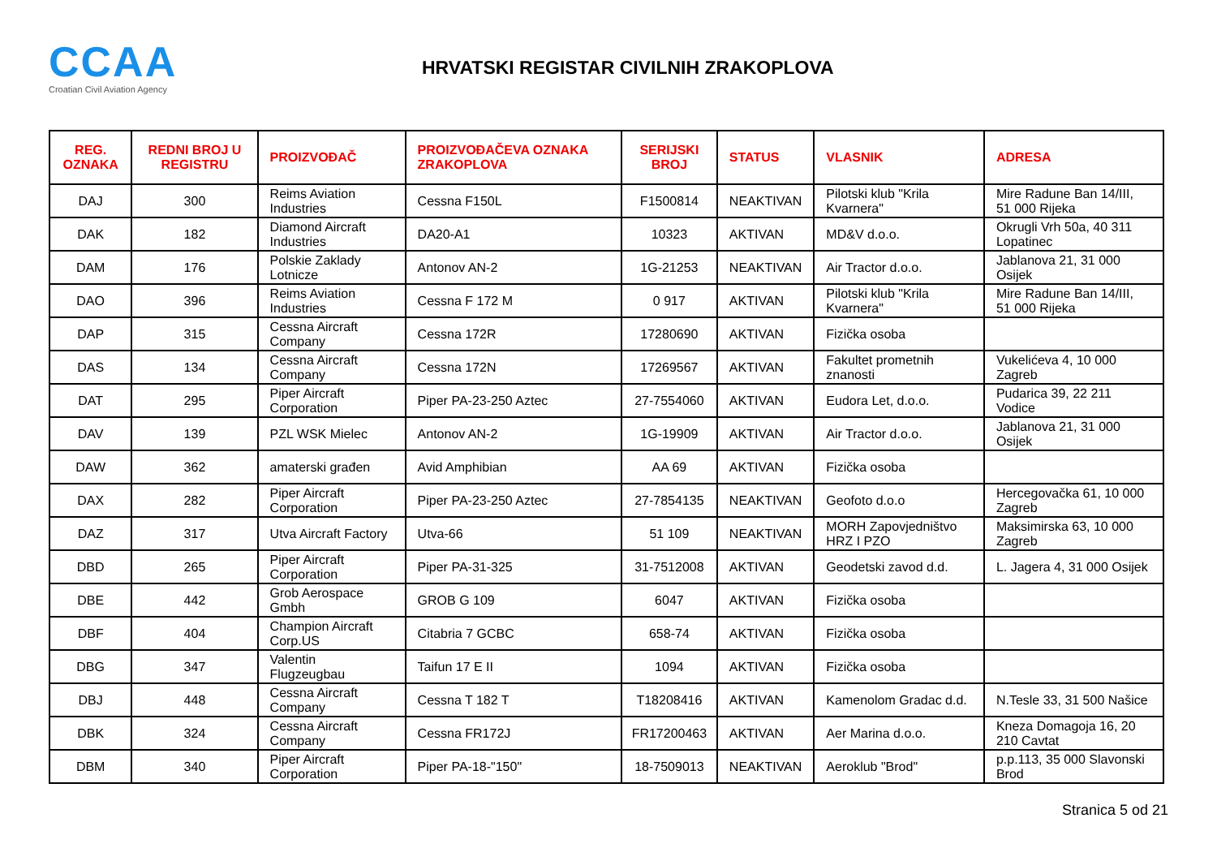CCAA
Croatian Civil Aviation Agency
HRVATSKI REGISTAR CIVILNIH ZRAKOPLOVA
| REG. OZNAKA | REDNI BROJ U REGISTRU | PROIZVOĐAČ | PROIZVOĐAČEVA OZNAKA ZRAKOPLOVA | SERIJSKI BROJ | STATUS | VLASNIK | ADRESA |
| --- | --- | --- | --- | --- | --- | --- | --- |
| DAJ | 300 | Reims Aviation Industries | Cessna F150L | F1500814 | NEAKTIVAN | Pilotski klub "Krila Kvarnera" | Mire Radune Ban 14/III, 51 000 Rijeka |
| DAK | 182 | Diamond Aircraft Industries | DA20-A1 | 10323 | AKTIVAN | MD&V d.o.o. | Okrugli Vrh 50a, 40 311 Lopatinec |
| DAM | 176 | Polskie Zaklady Lotnicze | Antonov AN-2 | 1G-21253 | NEAKTIVAN | Air Tractor d.o.o. | Jablanova 21, 31 000 Osijek |
| DAO | 396 | Reims Aviation Industries | Cessna F 172 M | 0 917 | AKTIVAN | Pilotski klub "Krila Kvarnera" | Mire Radune Ban 14/III, 51 000 Rijeka |
| DAP | 315 | Cessna Aircraft Company | Cessna 172R | 17280690 | AKTIVAN | Fizička osoba | |
| DAS | 134 | Cessna Aircraft Company | Cessna 172N | 17269567 | AKTIVAN | Fakultet prometnih znanosti | Vukelićeva 4, 10 000 Zagreb |
| DAT | 295 | Piper Aircraft Corporation | Piper PA-23-250 Aztec | 27-7554060 | AKTIVAN | Eudora Let, d.o.o. | Pudarica 39, 22 211 Vodice |
| DAV | 139 | PZL WSK Mielec | Antonov AN-2 | 1G-19909 | AKTIVAN | Air Tractor d.o.o. | Jablanova 21, 31 000 Osijek |
| DAW | 362 | amaterski građen | Avid Amphibian | AA 69 | AKTIVAN | Fizička osoba | |
| DAX | 282 | Piper Aircraft Corporation | Piper PA-23-250 Aztec | 27-7854135 | NEAKTIVAN | Geofoto d.o.o | Hercegovačka 61, 10 000 Zagreb |
| DAZ | 317 | Utva Aircraft Factory | Utva-66 | 51 109 | NEAKTIVAN | MORH Zapovjedništvo HRZ I PZO | Maksimirska 63, 10 000 Zagreb |
| DBD | 265 | Piper Aircraft Corporation | Piper PA-31-325 | 31-7512008 | AKTIVAN | Geodetski zavod d.d. | L. Jagera 4, 31 000 Osijek |
| DBE | 442 | Grob Aerospace Gmbh | GROB G 109 | 6047 | AKTIVAN | Fizička osoba | |
| DBF | 404 | Champion Aircraft Corp.US | Citabria 7 GCBC | 658-74 | AKTIVAN | Fizička osoba | |
| DBG | 347 | Valentin Flugzeugbau | Taifun 17 E II | 1094 | AKTIVAN | Fizička osoba | |
| DBJ | 448 | Cessna Aircraft Company | Cessna T 182 T | T18208416 | AKTIVAN | Kamenolom Gradac d.d. | N.Tesle 33, 31 500 Našice |
| DBK | 324 | Cessna Aircraft Company | Cessna FR172J | FR17200463 | AKTIVAN | Aer Marina d.o.o. | Kneza Domagoja 16, 20 210 Cavtat |
| DBM | 340 | Piper Aircraft Corporation | Piper PA-18-"150" | 18-7509013 | NEAKTIVAN | Aeroklub "Brod" | p.p.113, 35 000 Slavonski Brod |
Stranica 5 od 21